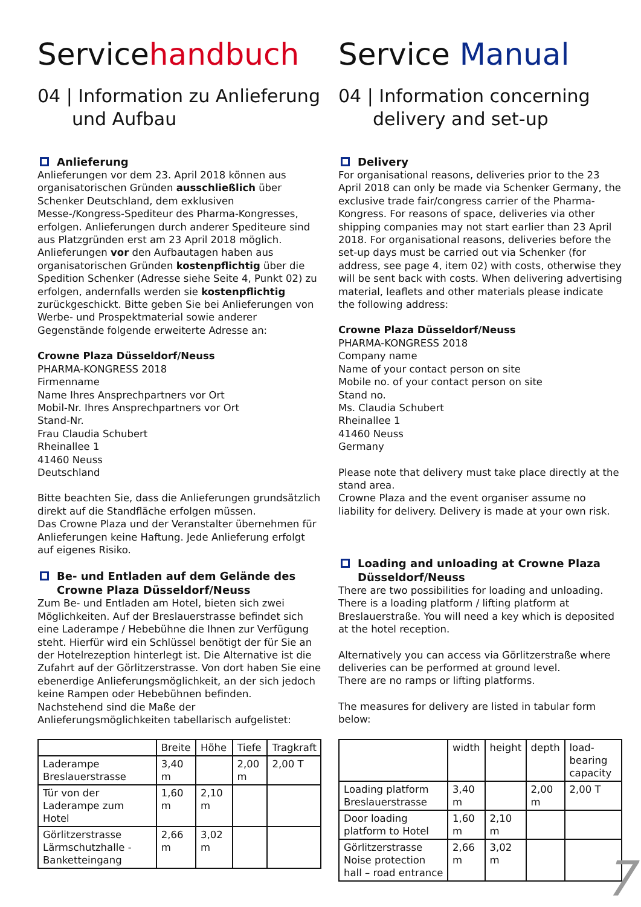Servicehandbuch
04 | Information zu Anlieferung und Aufbau
Anlieferung
Anlieferungen vor dem 23. April 2018 können aus organisatorischen Gründen ausschließlich über Schenker Deutschland, dem exklusiven Messe-/Kongress-Spediteur des Pharma-Kongresses, erfolgen. Anlieferungen durch anderer Spediteure sind aus Platzgründen erst am 23 April 2018 möglich. Anlieferungen vor den Aufbautagen haben aus organisatorischen Gründen kostenpflichtig über die Spedition Schenker (Adresse siehe Seite 4, Punkt 02) zu erfolgen, andernfalls werden sie kostenpflichtig zurückgeschickt. Bitte geben Sie bei Anlieferungen von Werbe- und Prospektmaterial sowie anderer Gegenstände folgende erweiterte Adresse an:
Crowne Plaza Düsseldorf/Neuss
PHARMA-KONGRESS 2018
Firmenname
Name Ihres Ansprechpartners vor Ort
Mobil-Nr. Ihres Ansprechpartners vor Ort
Stand-Nr.
Frau Claudia Schubert
Rheinallee 1
41460 Neuss
Deutschland
Bitte beachten Sie, dass die Anlieferungen grundsätzlich direkt auf die Standfläche erfolgen müssen.
Das Crowne Plaza und der Veranstalter übernehmen für Anlieferungen keine Haftung. Jede Anlieferung erfolgt auf eigenes Risiko.
Be- und Entladen auf dem Gelände des Crowne Plaza Düsseldorf/Neuss
Zum Be- und Entladen am Hotel, bieten sich zwei Möglichkeiten. Auf der Breslauerstrasse befindet sich eine Laderampe / Hebebühne die Ihnen zur Verfügung steht. Hierfür wird ein Schlüssel benötigt der für Sie an der Hotelrezeption hinterlegt ist. Die Alternative ist die Zufahrt auf der Görlitzerstrasse. Von dort haben Sie eine ebenerdige Anlieferungsmöglichkeit, an der sich jedoch keine Rampen oder Hebebühnen befinden.
Nachstehend sind die Maße der Anlieferungsmöglichkeiten tabellarisch aufgelistet:
| | Breite | Höhe | Tiefe | Tragkraft |
| --- | --- | --- | --- | --- |
| Laderampe Breslauerstrasse | 3,40 m | | 2,00 m | 2,00 T |
| Tür von der Laderampe zum Hotel | 1,60 m | 2,10 m | | |
| Görlitzerstrasse Lärmschutzhalle - Banketteingang | 2,66 m | 3,02 m | | |
Service Manual
04 | Information concerning delivery and set-up
Delivery
For organisational reasons, deliveries prior to the 23 April 2018 can only be made via Schenker Germany, the exclusive trade fair/congress carrier of the Pharma-Kongress. For reasons of space, deliveries via other shipping companies may not start earlier than 23 April 2018. For organisational reasons, deliveries before the set-up days must be carried out via Schenker (for address, see page 4, item 02) with costs, otherwise they will be sent back with costs. When delivering advertising material, leaflets and other materials please indicate the following address:
Crowne Plaza Düsseldorf/Neuss
PHARMA-KONGRESS 2018
Company name
Name of your contact person on site
Mobile no. of your contact person on site
Stand no.
Ms. Claudia Schubert
Rheinallee 1
41460 Neuss
Germany
Please note that delivery must take place directly at the stand area.
Crowne Plaza and the event organiser assume no liability for delivery. Delivery is made at your own risk.
Loading and unloading at Crowne Plaza Düsseldorf/Neuss
There are two possibilities for loading and unloading. There is a loading platform / lifting platform at Breslauerstraße. You will need a key which is deposited at the hotel reception.
Alternatively you can access via Görlitzerstraße where deliveries can be performed at ground level.
There are no ramps or lifting platforms.
The measures for delivery are listed in tabular form below:
| | width | height | depth | load-bearing capacity |
| --- | --- | --- | --- | --- |
| Loading platform Breslauerstrasse | 3,40 m | | 2,00 m | 2,00 T |
| Door loading platform to Hotel | 1,60 m | 2,10 m | | |
| Görlitzerstrasse Noise protection hall – road entrance | 2,66 m | 3,02 m | | |
7